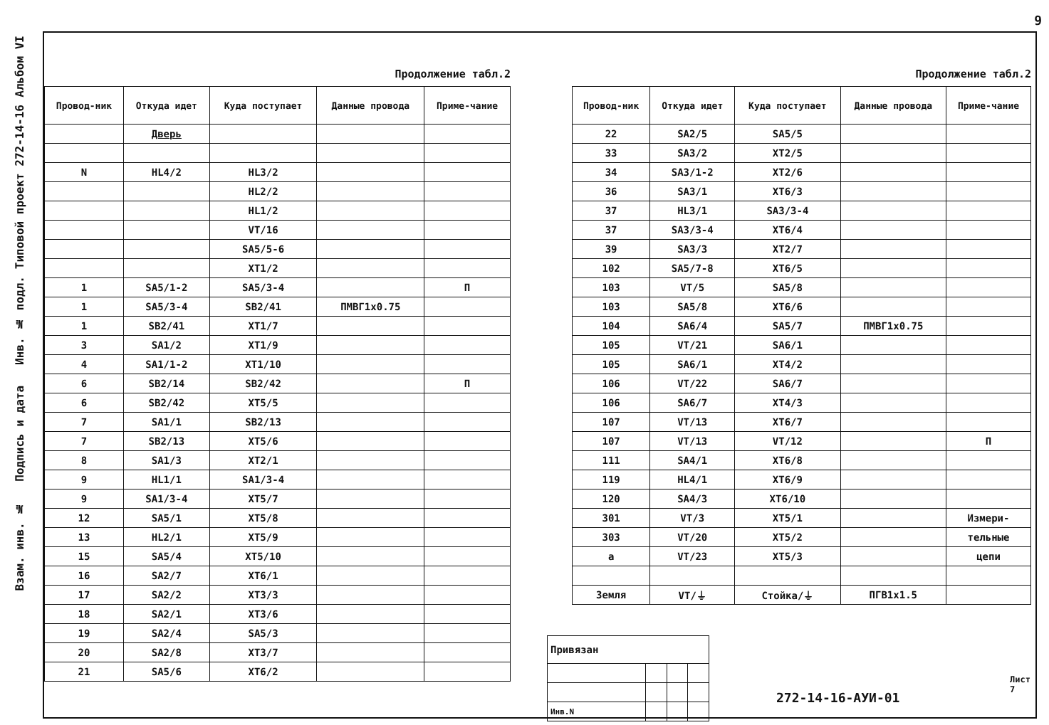9
Альбом VI
Типовой проект 272-14-16
Взам. инв. № Подпись и дата Инв. № подл.
Продолжение табл.2
| Провод-ник | Откуда идет | Куда поступает | Данные провода | Приме-чание |
| --- | --- | --- | --- | --- |
| | Дверь | | | |
| N | HL4/2 | HL3/2 | | |
| | | HL2/2 | | |
| | | HL1/2 | | |
| | | VT/16 | | |
| | | SA5/5-6 | | |
| | | XT1/2 | | |
| 1 | SA5/1-2 | SA5/3-4 | | П |
| 1 | SA5/3-4 | SB2/41 | ПМВГ1х0.75 | |
| 1 | SB2/41 | XT1/7 | | |
| 3 | SA1/2 | XT1/9 | | |
| 4 | SA1/1-2 | XT1/10 | | |
| 6 | SB2/14 | SB2/42 | | П |
| 6 | SB2/42 | XT5/5 | | |
| 7 | SA1/1 | SB2/13 | | |
| 7 | SB2/13 | XT5/6 | | |
| 8 | SA1/3 | XT2/1 | | |
| 9 | HL1/1 | SA1/3-4 | | |
| 9 | SA1/3-4 | XT5/7 | | |
| 12 | SA5/1 | XT5/8 | | |
| 13 | HL2/1 | XT5/9 | | |
| 15 | SA5/4 | XT5/10 | | |
| 16 | SA2/7 | XT6/1 | | |
| 17 | SA2/2 | XT3/3 | | |
| 18 | SA2/1 | XT3/6 | | |
| 19 | SA2/4 | SA5/3 | | |
| 20 | SA2/8 | XT3/7 | | |
| 21 | SA5/6 | XT6/2 | | |
Продолжение табл.2
| Провод-ник | Откуда идет | Куда поступает | Данные провода | Приме-чание |
| --- | --- | --- | --- | --- |
| 22 | SA2/5 | SA5/5 | | |
| 33 | SA3/2 | XT2/5 | | |
| 34 | SA3/1-2 | XT2/6 | | |
| 36 | SA3/1 | XT6/3 | | |
| 37 | HL3/1 | SA3/3-4 | | |
| 37 | SA3/3-4 | XT6/4 | | |
| 39 | SA3/3 | XT2/7 | | |
| 102 | SA5/7-8 | XT6/5 | | |
| 103 | VT/5 | SA5/8 | | |
| 103 | SA5/8 | XT6/6 | | |
| 104 | SA6/4 | SA5/7 | ПМВГ1х0.75 | |
| 105 | VT/21 | SA6/1 | | |
| 105 | SA6/1 | XT4/2 | | |
| 106 | VT/22 | SA6/7 | | |
| 106 | SA6/7 | XT4/3 | | |
| 107 | VT/13 | XT6/7 | | |
| 107 | VT/13 | VT/12 | | П |
| 111 | SA4/1 | XT6/8 | | |
| 119 | HL4/1 | XT6/9 | | |
| 120 | SA4/3 | XT6/10 | | |
| 301 | VT/3 | XT5/1 | | Измери- |
| 303 | VT/20 | XT5/2 | | тельные |
| a | VT/23 | XT5/3 | | цепи |
| Земля | VT/⏚ | Стойка/⏚ | ПГВ1х1.5 | |
| Привязан | | | |
| Инв.N | | | |
272-14-16-АУИ-01
Лист
7